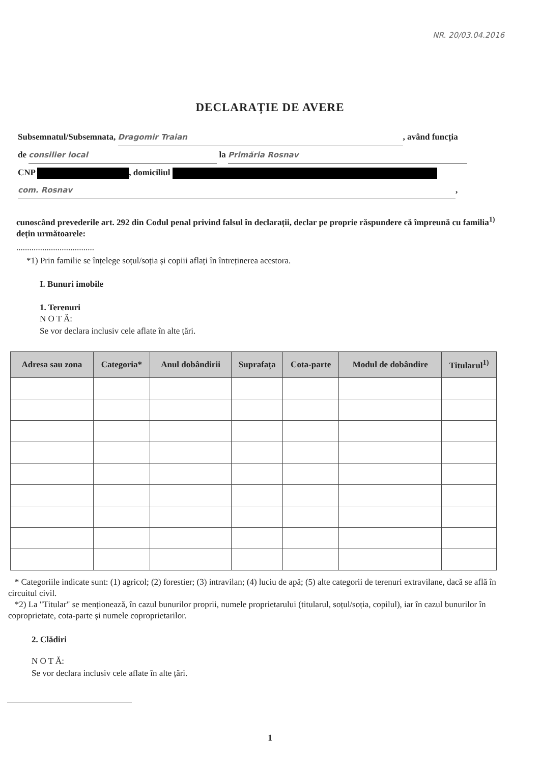NR. 20/03.04.2016
DECLARAȚIE DE AVERE
Subsemnatul/Subsemnata, Dragomir Traian, având funcția
de consilier local la Primăria Rosnav
CNP , domiciliul
com. Rosnav,
cunoscând prevederile art. 292 din Codul penal privind falsul în declarații, declar pe proprie răspundere că împreună cu familia<sup>1)</sup> dețin următoarele:
....................................
*1) Prin familie se înțelege soțul/soția și copiii aflați în întreținerea acestora.
I. Bunuri imobile
1. Terenuri
N O T Ă:
Se vor declara inclusiv cele aflate în alte țări.
| Adresa sau zona | Categoria* | Anul dobândirii | Suprafața | Cota-parte | Modul de dobândire | Titularul<sup>1)</sup> |
| --- | --- | --- | --- | --- | --- | --- |
* Categoriile indicate sunt: (1) agricol; (2) forestier; (3) intravilan; (4) luciu de apă; (5) alte categorii de terenuri extravilane, dacă se află în circuitul civil.
*2) La "Titular" se menționează, în cazul bunurilor proprii, numele proprietarului (titularul, soțul/soția, copilul), iar în cazul bunurilor în coproprietate, cota-parte și numele coproprietarilor.
2. Clădiri
N O T Ă:
Se vor declara inclusiv cele aflate în alte țări.
1